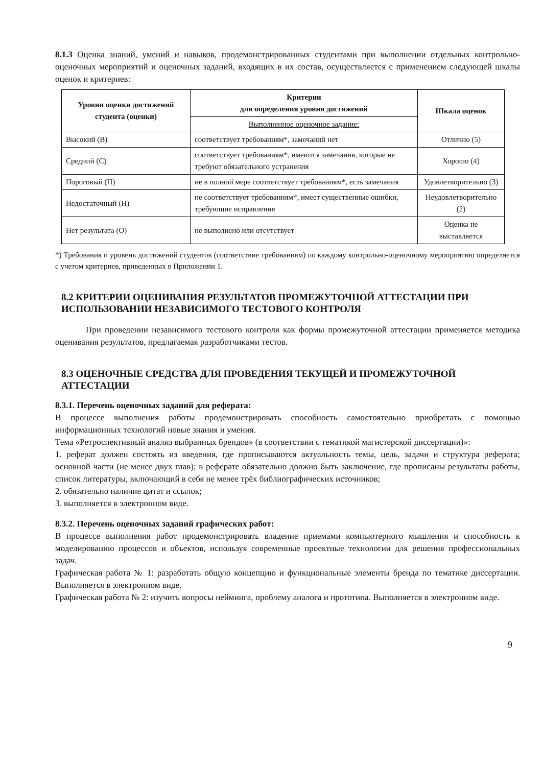8.1.3 Оценка знаний, умений и навыков, продемонстрированных студентами при выполнении отдельных контрольно-оценочных мероприятий и оценочных заданий, входящих в их состав, осуществляется с применением следующей шкалы оценок и критериев:
| Уровни оценки достижений студента (оценки) | Критерии для определения уровня достижений | Шкала оценок |
| --- | --- | --- |
| | Выполненное оценочное задание: | |
| Высокий (В) | соответствует требованиям*, замечаний нет | Отлично (5) |
| Средний (С) | соответствует требованиям*, имеются замечания, которые не требуют обязательного устранения | Хорошо (4) |
| Пороговый (П) | не в полной мере соответствует требованиям*, есть замечания | Удовлетворительно (3) |
| Недостаточный (Н) | не соответствует требованиям*, имеет существенные ошибки, требующие исправления | Неудовлетворительно (2) |
| Нет результата (О) | не выполнено или отсутствует | Оценка не выставляется |
*) Требования и уровень достижений студентов (соответствие требованиям) по каждому контрольно-оценочному мероприятию определяется с учетом критериев, приведенных в Приложении 1.
8.2 КРИТЕРИИ ОЦЕНИВАНИЯ РЕЗУЛЬТАТОВ ПРОМЕЖУТОЧНОЙ АТТЕСТАЦИИ ПРИ ИСПОЛЬЗОВАНИИ НЕЗАВИСИМОГО ТЕСТОВОГО КОНТРОЛЯ
При проведении независимого тестового контроля как формы промежуточной аттестации применяется методика оценивания результатов, предлагаемая разработчиками тестов.
8.3 ОЦЕНОЧНЫЕ СРЕДСТВА ДЛЯ ПРОВЕДЕНИЯ ТЕКУЩЕЙ И ПРОМЕЖУТОЧНОЙ АТТЕСТАЦИИ
8.3.1. Перечень оценочных заданий для реферата:
В процессе выполнения работы продемонстрировать способность самостоятельно приобретать с помощью информационных технологий новые знания и умения.
Тема «Ретроспективный анализ выбранных брендов» (в соответствии с тематикой магистерской диссертации)»:
1. реферат должен состоять из введения, где прописываются актуальность темы, цель, задачи и структура реферата; основной части (не менее двух глав); в реферате обязательно должно быть заключение, где прописаны результаты работы, список литературы, включающий в себя не менее трёх библиографических источников;
2. обязательно наличие цитат и ссылок;
3. выполняется в электронном виде.
8.3.2. Перечень оценочных заданий графических работ:
В процессе выполнения работ продемонстрировать владение приемами компьютерного мышления и способность к моделированию процессов и объектов, используя современные проектные технологии для решения профессиональных задач.
Графическая работа № 1: разработать общую концепцию и функциональные элементы бренда по тематике диссертации. Выполняется в электронном виде.
Графическая работа № 2: изучить вопросы нейминга, проблему аналога и прототипа. Выполняется в электронном виде.
9